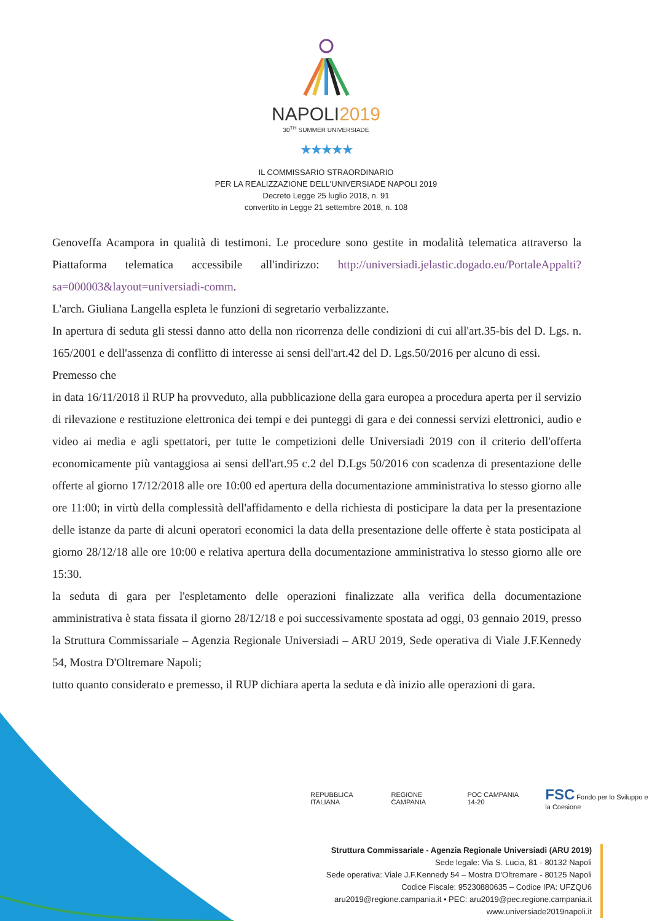NAPOLI2019
30<sup>TH</sup> SUMMER UNIVERSIADE
★★★★★
IL COMMISSARIO STRAORDINARIO
PER LA REALIZZAZIONE DELL'UNIVERSIADE NAPOLI 2019
Decreto Legge 25 luglio 2018, n. 91
convertito in Legge 21 settembre 2018, n. 108
Genoveffa Acampora in qualità di testimoni. Le procedure sono gestite in modalità telematica attraverso la Piattaforma telematica accessibile all'indirizzo: http://universiadi.jelastic.dogado.eu/PortaleAppalti?sa=000003&layout=universiadi-comm.
L'arch. Giuliana Langella espleta le funzioni di segretario verbalizzante.
In apertura di seduta gli stessi danno atto della non ricorrenza delle condizioni di cui all'art.35-bis del D. Lgs. n. 165/2001 e dell'assenza di conflitto di interesse ai sensi dell'art.42 del D. Lgs.50/2016 per alcuno di essi.
Premesso che
in data 16/11/2018 il RUP ha provveduto, alla pubblicazione della gara europea a procedura aperta per il servizio di rilevazione e restituzione elettronica dei tempi e dei punteggi di gara e dei connessi servizi elettronici, audio e video ai media e agli spettatori, per tutte le competizioni delle Universiadi 2019 con il criterio dell'offerta economicamente più vantaggiosa ai sensi dell'art.95 c.2 del D.Lgs 50/2016 con scadenza di presentazione delle offerte al giorno 17/12/2018 alle ore 10:00 ed apertura della documentazione amministrativa lo stesso giorno alle ore 11:00; in virtù della complessità dell'affidamento e della richiesta di posticipare la data per la presentazione delle istanze da parte di alcuni operatori economici la data della presentazione delle offerte è stata posticipata al giorno 28/12/18 alle ore 10:00 e relativa apertura della documentazione amministrativa lo stesso giorno alle ore 15:30.
la seduta di gara per l'espletamento delle operazioni finalizzate alla verifica della documentazione amministrativa è stata fissata il giorno 28/12/18 e poi successivamente spostata ad oggi, 03 gennaio 2019, presso la Struttura Commissariale – Agenzia Regionale Universiadi – ARU 2019, Sede operativa di Viale J.F.Kennedy 54, Mostra D'Oltremare Napoli;
tutto quanto considerato e premesso, il RUP dichiara aperta la seduta e dà inizio alle operazioni di gara.
REPUBBLICA ITALIANA REGIONE CAMPANIA POC CAMPANIA 14-20 FSC Fondo per lo Sviluppo e la Coesione
Struttura Commissariale - Agenzia Regionale Universiadi (ARU 2019)
Sede legale: Via S. Lucia, 81 - 80132 Napoli
Sede operativa: Viale J.F.Kennedy 54 – Mostra D'Oltremare - 80125 Napoli
Codice Fiscale: 95230880635 – Codice IPA: UFZQU6
aru2019@regione.campania.it • PEC: aru2019@pec.regione.campania.it
www.universiade2019napoli.it